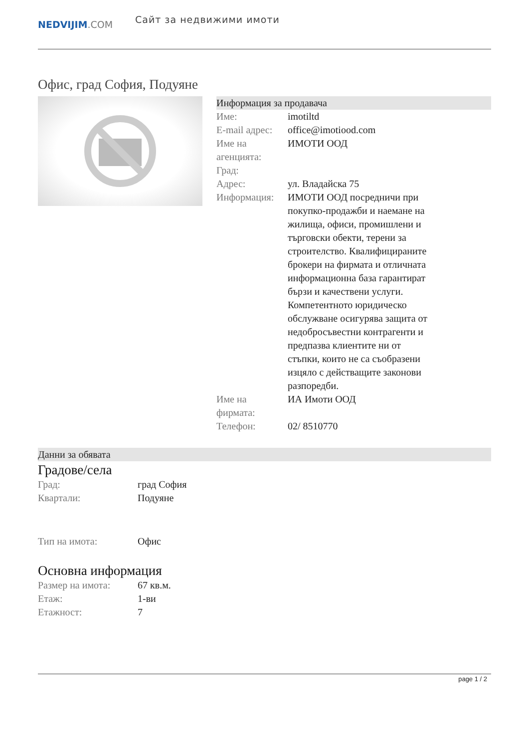NEDVIJIM.COM
Сайт за недвижими имоти
Офис, град София, Подуяне
Информация за продавача
| Име: | imotiltd |
| E-mail адрес: | office@imotiood.com |
| Име на агенцията: | ИМОТИ ООД |
| Град: | |
| Адрес: | ул. Владайска 75 |
| Информация: | ИМОТИ ООД посредничи при покупко-продажби и наемане на жилища, офиси, промишлени и търговски обекти, терени за строителство. Квалифицираните брокери на фирмата и отличната информационна база гарантират бързи и качествени услуги. Компетентното юридическо обслужване осигурява защита от недобросъвестни контрагенти и предпазва клиентите ни от стъпки, които не са съобразени изцяло с действащите законови разпоредби. |
| Име на фирмата: | ИА Имоти ООД |
| Телефон: | 02/ 8510770 |
Данни за обявата
Градове/села
| Град: | град София |
| Квартали: | Подуяне |
| Тип на имота: | Офис |
Основна информация
| Размер на имота: | 67 кв.м. |
| Етаж: | 1-ви |
| Етажност: | 7 |
page 1 / 2